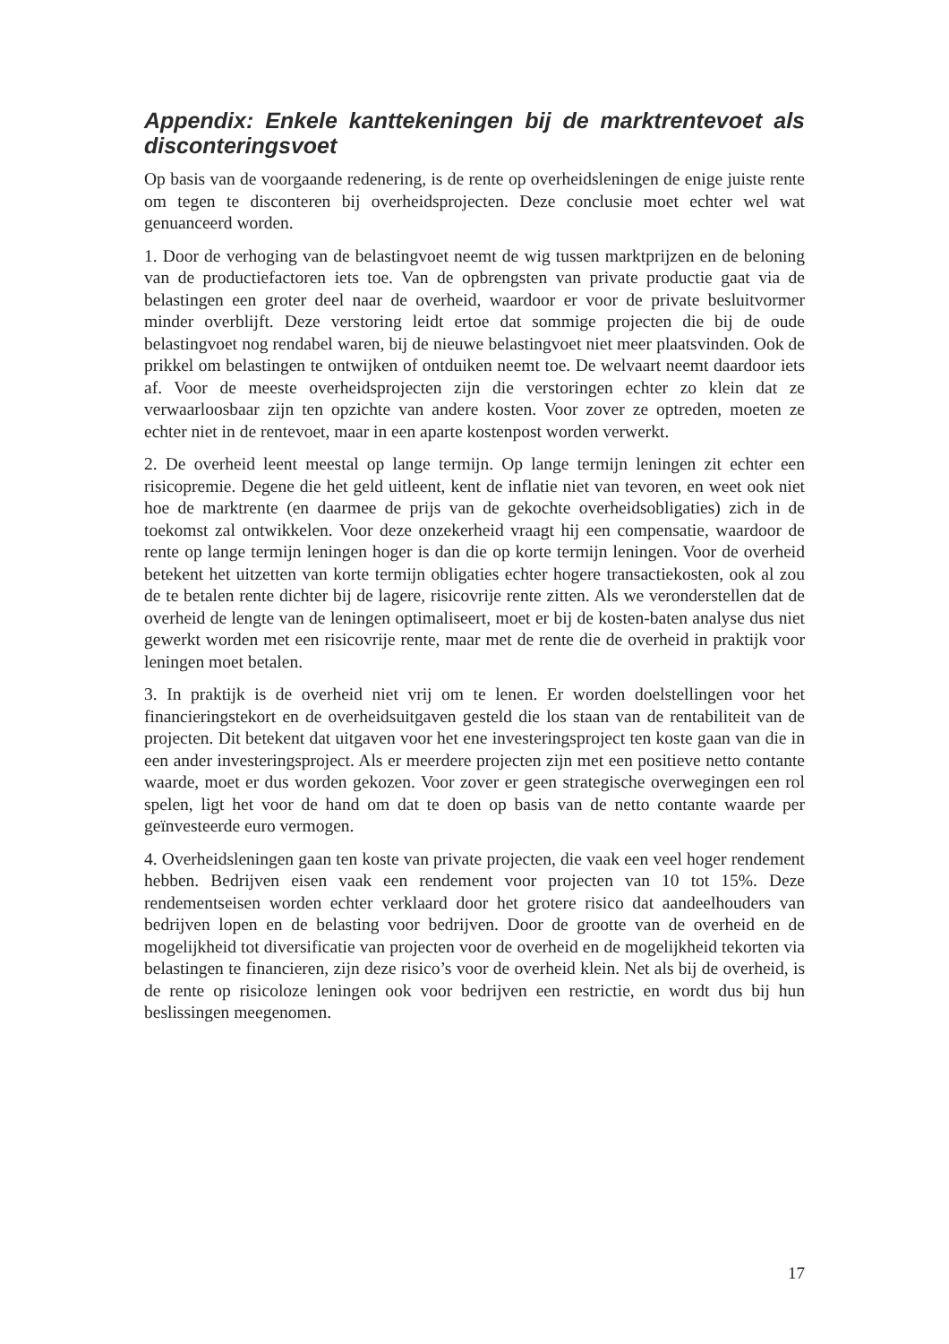Appendix: Enkele kanttekeningen bij de marktrentevoet als disconteringsvoet
Op basis van de voorgaande redenering, is de rente op overheidsleningen de enige juiste rente om tegen te disconteren bij overheidsprojecten. Deze conclusie moet echter wel wat genuanceerd worden.
1. Door de verhoging van de belastingvoet neemt de wig tussen marktprijzen en de beloning van de productiefactoren iets toe. Van de opbrengsten van private productie gaat via de belastingen een groter deel naar de overheid, waardoor er voor de private besluitvormer minder overblijft. Deze verstoring leidt ertoe dat sommige projecten die bij de oude belastingvoet nog rendabel waren, bij de nieuwe belastingvoet niet meer plaatsvinden. Ook de prikkel om belastingen te ontwijken of ontduiken neemt toe. De welvaart neemt daardoor iets af. Voor de meeste overheidsprojecten zijn die verstoringen echter zo klein dat ze verwaarloosbaar zijn ten opzichte van andere kosten. Voor zover ze optreden, moeten ze echter niet in de rentevoet, maar in een aparte kostenpost worden verwerkt.
2. De overheid leent meestal op lange termijn. Op lange termijn leningen zit echter een risicopremie. Degene die het geld uitleent, kent de inflatie niet van tevoren, en weet ook niet hoe de marktrente (en daarmee de prijs van de gekochte overheidsobligaties) zich in de toekomst zal ontwikkelen. Voor deze onzekerheid vraagt hij een compensatie, waardoor de rente op lange termijn leningen hoger is dan die op korte termijn leningen. Voor de overheid betekent het uitzetten van korte termijn obligaties echter hogere transactiekosten, ook al zou de te betalen rente dichter bij de lagere, risicovrije rente zitten. Als we veronderstellen dat de overheid de lengte van de leningen optimaliseert, moet er bij de kosten-baten analyse dus niet gewerkt worden met een risicovrije rente, maar met de rente die de overheid in praktijk voor leningen moet betalen.
3. In praktijk is de overheid niet vrij om te lenen. Er worden doelstellingen voor het financieringstekort en de overheidsuitgaven gesteld die los staan van de rentabiliteit van de projecten. Dit betekent dat uitgaven voor het ene investeringsproject ten koste gaan van die in een ander investeringsproject. Als er meerdere projecten zijn met een positieve netto contante waarde, moet er dus worden gekozen. Voor zover er geen strategische overwegingen een rol spelen, ligt het voor de hand om dat te doen op basis van de netto contante waarde per geïnvesteerde euro vermogen.
4. Overheidsleningen gaan ten koste van private projecten, die vaak een veel hoger rendement hebben. Bedrijven eisen vaak een rendement voor projecten van 10 tot 15%. Deze rendementseisen worden echter verklaard door het grotere risico dat aandeelhouders van bedrijven lopen en de belasting voor bedrijven. Door de grootte van de overheid en de mogelijkheid tot diversificatie van projecten voor de overheid en de mogelijkheid tekorten via belastingen te financieren, zijn deze risico’s voor de overheid klein. Net als bij de overheid, is de rente op risicoloze leningen ook voor bedrijven een restrictie, en wordt dus bij hun beslissingen meegenomen.
17